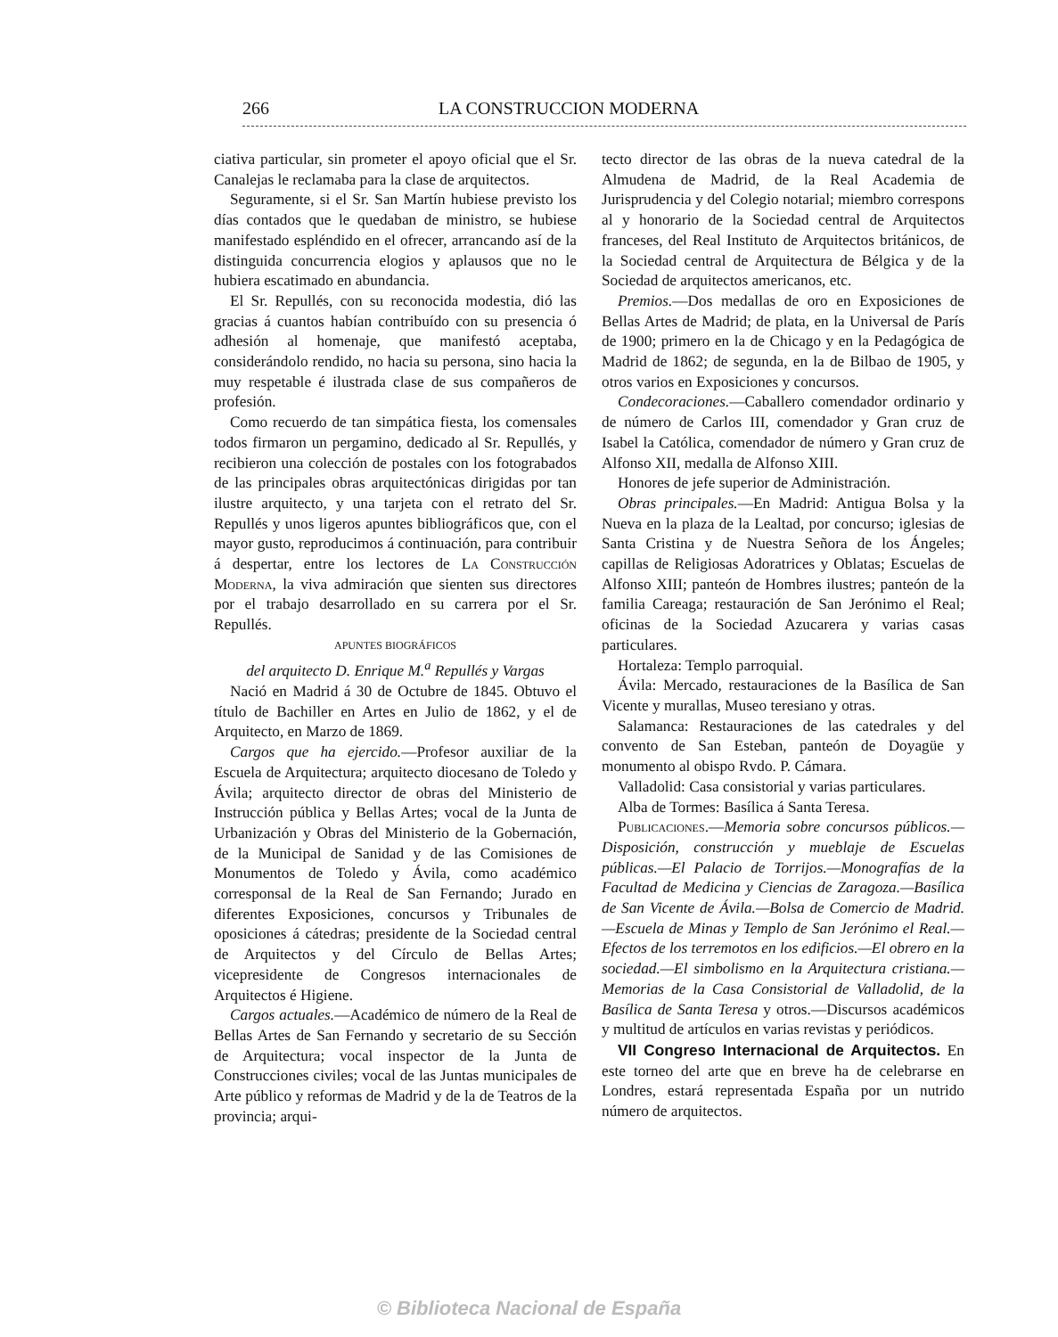266 LA CONSTRUCCION MODERNA
ciativa particular, sin prometer el apoyo oficial que el Sr. Canalejas le reclamaba para la clase de arquitectos.
Seguramente, si el Sr. San Martín hubiese previsto los días contados que le quedaban de ministro, se hubiese manifestado espléndido en el ofrecer, arrancando así de la distinguida concurrencia elogios y aplausos que no le hubiera escatimado en abundancia.
El Sr. Repullés, con su reconocida modestia, dió las gracias á cuantos habían contribuído con su presencia ó adhesión al homenaje, que manifestó aceptaba, considerándolo rendido, no hacia su persona, sino hacia la muy respetable é ilustrada clase de sus compañeros de profesión.
Como recuerdo de tan simpática fiesta, los comensales todos firmaron un pergamino, dedicado al Sr. Repullés, y recibieron una colección de postales con los fotograbados de las principales obras arquitectónicas dirigidas por tan ilustre arquitecto, y una tarjeta con el retrato del Sr. Repullés y unos ligeros apuntes bibliográficos que, con el mayor gusto, reproducimos á continuación, para contribuir á despertar, entre los lectores de La Construcción Moderna, la viva admiración que sienten sus directores por el trabajo desarrollado en su carrera por el Sr. Repullés.
APUNTES BIOGRÁFICOS
del arquitecto D. Enrique M.<sup>a</sup> Repullés y Vargas
Nació en Madrid á 30 de Octubre de 1845. Obtuvo el título de Bachiller en Artes en Julio de 1862, y el de Arquitecto, en Marzo de 1869.
Cargos que ha ejercido.—Profesor auxiliar de la Escuela de Arquitectura; arquitecto diocesano de Toledo y Ávila; arquitecto director de obras del Ministerio de Instrucción pública y Bellas Artes; vocal de la Junta de Urbanización y Obras del Ministerio de la Gobernación, de la Municipal de Sanidad y de las Comisiones de Monumentos de Toledo y Ávila, como académico corresponsal de la Real de San Fernando; Jurado en diferentes Exposiciones, concursos y Tribunales de oposiciones á cátedras; presidente de la Sociedad central de Arquitectos y del Círculo de Bellas Artes; vicepresidente de Congresos internacionales de Arquitectos é Higiene.
Cargos actuales.—Académico de número de la Real de Bellas Artes de San Fernando y secretario de su Sección de Arquitectura; vocal inspector de la Junta de Construcciones civiles; vocal de las Juntas municipales de Arte público y reformas de Madrid y de la de Teatros de la provincia; arqui-
tecto director de las obras de la nueva catedral de la Almudena de Madrid, de la Real Academia de Jurisprudencia y del Colegio notarial; miembro correspons al y honorario de la Sociedad central de Arquitectos franceses, del Real Instituto de Arquitectos británicos, de la Sociedad central de Arquitectura de Bélgica y de la Sociedad de arquitectos americanos, etc.
Premios.—Dos medallas de oro en Exposiciones de Bellas Artes de Madrid; de plata, en la Universal de París de 1900; primero en la de Chicago y en la Pedagógica de Madrid de 1862; de segunda, en la de Bilbao de 1905, y otros varios en Exposiciones y concursos.
Condecoraciones.—Caballero comendador ordinario y de número de Carlos III, comendador y Gran cruz de Isabel la Católica, comendador de número y Gran cruz de Alfonso XII, medalla de Alfonso XIII.
Honores de jefe superior de Administración.
Obras principales.—En Madrid: Antigua Bolsa y la Nueva en la plaza de la Lealtad, por concurso; iglesias de Santa Cristina y de Nuestra Señora de los Ángeles; capillas de Religiosas Adoratrices y Oblatas; Escuelas de Alfonso XIII; panteón de Hombres ilustres; panteón de la familia Careaga; restauración de San Jerónimo el Real; oficinas de la Sociedad Azucarera y varias casas particulares.
Hortaleza: Templo parroquial.
Ávila: Mercado, restauraciones de la Basílica de San Vicente y murallas, Museo teresiano y otras.
Salamanca: Restauraciones de las catedrales y del convento de San Esteban, panteón de Doyagüe y monumento al obispo Rvdo. P. Cámara.
Valladolid: Casa consistorial y varias particulares.
Alba de Tormes: Basílica á Santa Teresa.
Publicaciones.—Memoria sobre concursos públicos.—Disposición, construcción y mueblaje de Escuelas públicas.—El Palacio de Torrijos.—Monografías de la Facultad de Medicina y Ciencias de Zaragoza.—Basílica de San Vicente de Ávila.—Bolsa de Comercio de Madrid.—Escuela de Minas y Templo de San Jerónimo el Real.—Efectos de los terremotos en los edificios.—El obrero en la sociedad.—El simbolismo en la Arquitectura cristiana.—Memorias de la Casa Consistorial de Valladolid, de la Basílica de Santa Teresa y otros.—Discursos académicos y multitud de artículos en varias revistas y periódicos.
VII Congreso Internacional de Arquitectos. En este torneo del arte que en breve ha de celebrarse en Londres, estará representada España por un nutrido número de arquitectos.
© Biblioteca Nacional de España